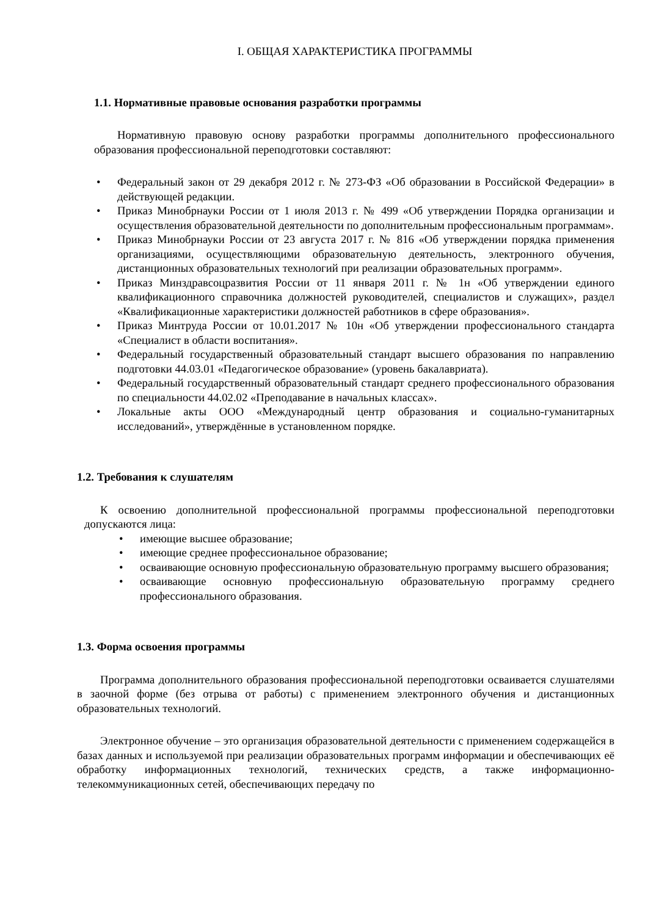I. ОБЩАЯ ХАРАКТЕРИСТИКА ПРОГРАММЫ
1.1. Нормативные правовые основания разработки программы
Нормативную правовую основу разработки программы дополнительного профессионального образования профессиональной переподготовки составляют:
Федеральный закон от 29 декабря 2012 г. № 273-ФЗ «Об образовании в Российской Федерации» в действующей редакции.
Приказ Минобрнауки России от 1 июля 2013 г. № 499 «Об утверждении Порядка организации и осуществления образовательной деятельности по дополнительным профессиональным программам».
Приказ Минобрнауки России от 23 августа 2017 г. № 816 «Об утверждении порядка применения организациями, осуществляющими образовательную деятельность, электронного обучения, дистанционных образовательных технологий при реализации образовательных программ».
Приказ Минздравсоцразвития России от 11 января 2011 г. № 1н «Об утверждении единого квалификационного справочника должностей руководителей, специалистов и служащих», раздел «Квалификационные характеристики должностей работников в сфере образования».
Приказ Минтруда России от 10.01.2017 № 10н «Об утверждении профессионального стандарта «Специалист в области воспитания».
Федеральный государственный образовательный стандарт высшего образования по направлению подготовки 44.03.01 «Педагогическое образование» (уровень бакалавриата).
Федеральный государственный образовательный стандарт среднего профессионального образования по специальности 44.02.02 «Преподавание в начальных классах».
Локальные акты ООО «Международный центр образования и социально-гуманитарных исследований», утверждённые в установленном порядке.
1.2. Требования к слушателям
К освоению дополнительной профессиональной программы профессиональной переподготовки допускаются лица:
имеющие высшее образование;
имеющие среднее профессиональное образование;
осваивающие основную профессиональную образовательную программу высшего образования;
осваивающие основную профессиональную образовательную программу среднего профессионального образования.
1.3. Форма освоения программы
Программа дополнительного образования профессиональной переподготовки осваивается слушателями в заочной форме (без отрыва от работы) с применением электронного обучения и дистанционных образовательных технологий.
Электронное обучение – это организация образовательной деятельности с применением содержащейся в базах данных и используемой при реализации образовательных программ информации и обеспечивающих её обработку информационных технологий, технических средств, а также информационно-телекоммуникационных сетей, обеспечивающих передачу по